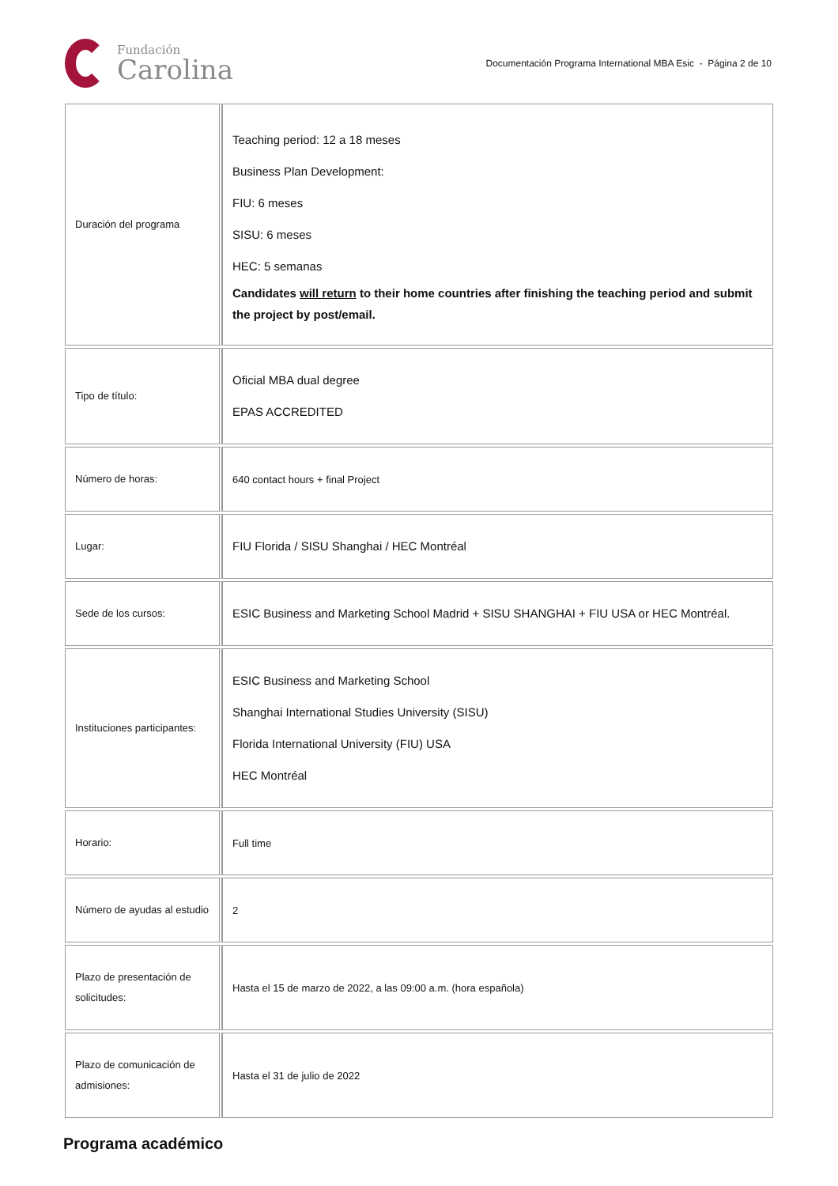Fundación
Carolina
Documentación Programa International MBA Esic - Página 2 de 10
| Duración del programa | Teaching period: 12 a 18 meses Business Plan Development: FIU: 6 meses SISU: 6 meses HEC: 5 semanas Candidates will return to their home countries after finishing the teaching period and submit the project by post/email. |
| Tipo de título: | Oficial MBA dual degree EPAS ACCREDITED |
| Número de horas: | 640 contact hours + final Project |
| Lugar: | FIU Florida / SISU Shanghai / HEC Montréal |
| Sede de los cursos: | ESIC Business and Marketing School Madrid + SISU SHANGHAI + FIU USA or HEC Montréal. |
| Instituciones participantes: | ESIC Business and Marketing School Shanghai International Studies University (SISU) Florida International University (FIU) USA HEC Montréal |
| Horario: | Full time |
| Número de ayudas al estudio | 2 |
| Plazo de presentación de solicitudes: | Hasta el 15 de marzo de 2022, a las 09:00 a.m. (hora española) |
| Plazo de comunicación de admisiones: | Hasta el 31 de julio de 2022 |
Programa académico